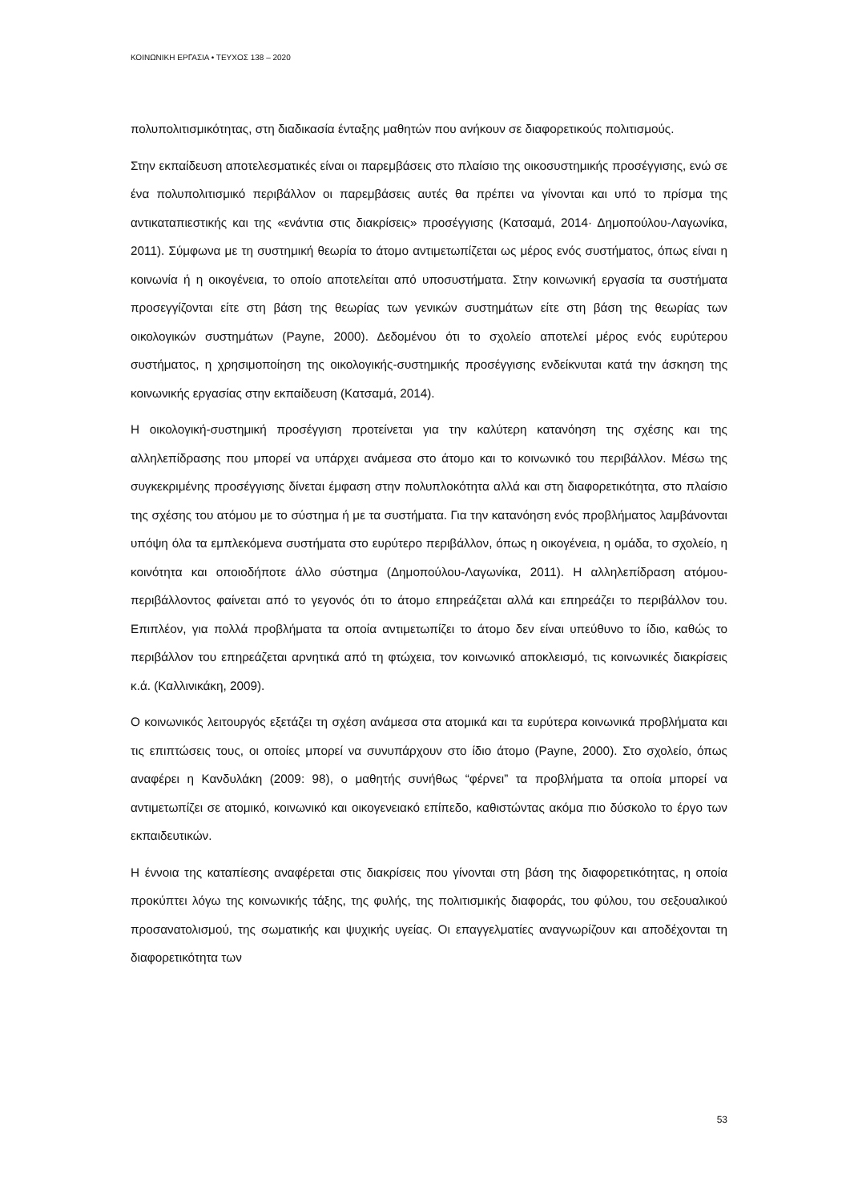ΚΟΙΝΩΝΙΚΗ ΕΡΓΑΣΙΑ • ΤΕΥΧΟΣ 138 – 2020
πολυπολιτισμικότητας, στη διαδικασία ένταξης μαθητών που ανήκουν σε διαφορετικούς πολιτισμούς.
Στην εκπαίδευση αποτελεσματικές είναι οι παρεμβάσεις στο πλαίσιο της οικοσυστημικής προσέγγισης, ενώ σε ένα πολυπολιτισμικό περιβάλλον οι παρεμβάσεις αυτές θα πρέπει να γίνονται και υπό το πρίσμα της αντικαταπιεστικής και της «ενάντια στις διακρίσεις» προσέγγισης (Κατσαμά, 2014· Δημοπούλου-Λαγωνίκα, 2011). Σύμφωνα με τη συστημική θεωρία το άτομο αντιμετωπίζεται ως μέρος ενός συστήματος, όπως είναι η κοινωνία ή η οικογένεια, το οποίο αποτελείται από υποσυστήματα. Στην κοινωνική εργασία τα συστήματα προσεγγίζονται είτε στη βάση της θεωρίας των γενικών συστημάτων είτε στη βάση της θεωρίας των οικολογικών συστημάτων (Payne, 2000). Δεδομένου ότι το σχολείο αποτελεί μέρος ενός ευρύτερου συστήματος, η χρησιμοποίηση της οικολογικής-συστημικής προσέγγισης ενδείκνυται κατά την άσκηση της κοινωνικής εργασίας στην εκπαίδευση (Κατσαμά, 2014).
Η οικολογική-συστημική προσέγγιση προτείνεται για την καλύτερη κατανόηση της σχέσης και της αλληλεπίδρασης που μπορεί να υπάρχει ανάμεσα στο άτομο και το κοινωνικό του περιβάλλον. Μέσω της συγκεκριμένης προσέγγισης δίνεται έμφαση στην πολυπλοκότητα αλλά και στη διαφορετικότητα, στο πλαίσιο της σχέσης του ατόμου με το σύστημα ή με τα συστήματα. Για την κατανόηση ενός προβλήματος λαμβάνονται υπόψη όλα τα εμπλεκόμενα συστήματα στο ευρύτερο περιβάλλον, όπως η οικογένεια, η ομάδα, το σχολείο, η κοινότητα και οποιοδήποτε άλλο σύστημα (Δημοπούλου-Λαγωνίκα, 2011). Η αλληλεπίδραση ατόμου-περιβάλλοντος φαίνεται από το γεγονός ότι το άτομο επηρεάζεται αλλά και επηρεάζει το περιβάλλον του. Επιπλέον, για πολλά προβλήματα τα οποία αντιμετωπίζει το άτομο δεν είναι υπεύθυνο το ίδιο, καθώς το περιβάλλον του επηρεάζεται αρνητικά από τη φτώχεια, τον κοινωνικό αποκλεισμό, τις κοινωνικές διακρίσεις κ.ά. (Καλλινικάκη, 2009).
Ο κοινωνικός λειτουργός εξετάζει τη σχέση ανάμεσα στα ατομικά και τα ευρύτερα κοινωνικά προβλήματα και τις επιπτώσεις τους, οι οποίες μπορεί να συνυπάρχουν στο ίδιο άτομο (Payne, 2000). Στο σχολείο, όπως αναφέρει η Κανδυλάκη (2009: 98), ο μαθητής συνήθως “φέρνει” τα προβλήματα τα οποία μπορεί να αντιμετωπίζει σε ατομικό, κοινωνικό και οικογενειακό επίπεδο, καθιστώντας ακόμα πιο δύσκολο το έργο των εκπαιδευτικών.
Η έννοια της καταπίεσης αναφέρεται στις διακρίσεις που γίνονται στη βάση της διαφορετικότητας, η οποία προκύπτει λόγω της κοινωνικής τάξης, της φυλής, της πολιτισμικής διαφοράς, του φύλου, του σεξουαλικού προσανατολισμού, της σωματικής και ψυχικής υγείας. Οι επαγγελματίες αναγνωρίζουν και αποδέχονται τη διαφορετικότητα των
53